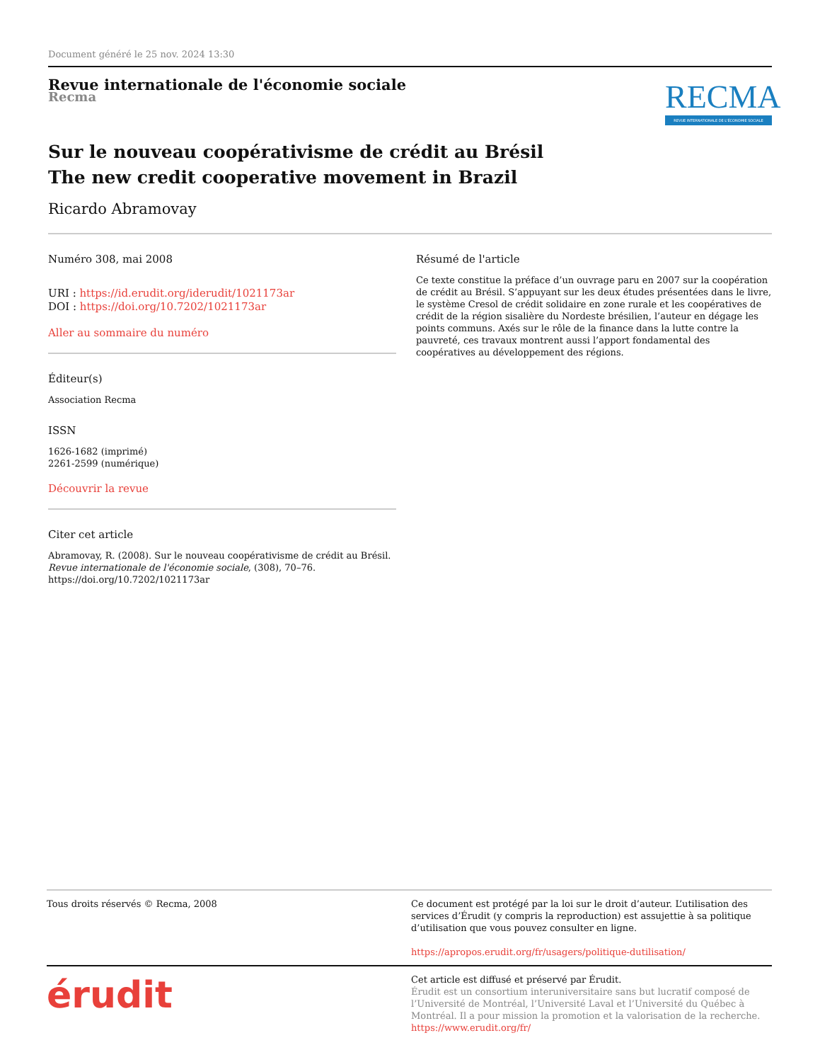Document généré le 25 nov. 2024 13:30
Revue internationale de l'économie sociale
Recma
RECMA
REVUE INTERNATIONALE DE L'ÉCONOMIE SOCIALE
Sur le nouveau coopérativisme de crédit au Brésil
The new credit cooperative movement in Brazil
Ricardo Abramovay
Numéro 308, mai 2008
URI : https://id.erudit.org/iderudit/1021173ar
DOI : https://doi.org/10.7202/1021173ar
Aller au sommaire du numéro
Éditeur(s)
Association Recma
ISSN
1626-1682 (imprimé)
2261-2599 (numérique)
Découvrir la revue
Citer cet article
Abramovay, R. (2008). Sur le nouveau coopérativisme de crédit au Brésil. Revue internationale de l'économie sociale, (308), 70–76. https://doi.org/10.7202/1021173ar
Résumé de l'article
Ce texte constitue la préface d’un ouvrage paru en 2007 sur la coopération de crédit au Brésil. S’appuyant sur les deux études présentées dans le livre, le système Cresol de crédit solidaire en zone rurale et les coopératives de crédit de la région sisalière du Nordeste brésilien, l’auteur en dégage les points communs. Axés sur le rôle de la finance dans la lutte contre la pauvreté, ces travaux montrent aussi l’apport fondamental des coopératives au développement des régions.
Tous droits réservés © Recma, 2008
Ce document est protégé par la loi sur le droit d’auteur. L’utilisation des services d’Érudit (y compris la reproduction) est assujettie à sa politique d’utilisation que vous pouvez consulter en ligne.
https://apropos.erudit.org/fr/usagers/politique-dutilisation/
érudit
Cet article est diffusé et préservé par Érudit.
Érudit est un consortium interuniversitaire sans but lucratif composé de l’Université de Montréal, l’Université Laval et l’Université du Québec à Montréal. Il a pour mission la promotion et la valorisation de la recherche.
https://www.erudit.org/fr/